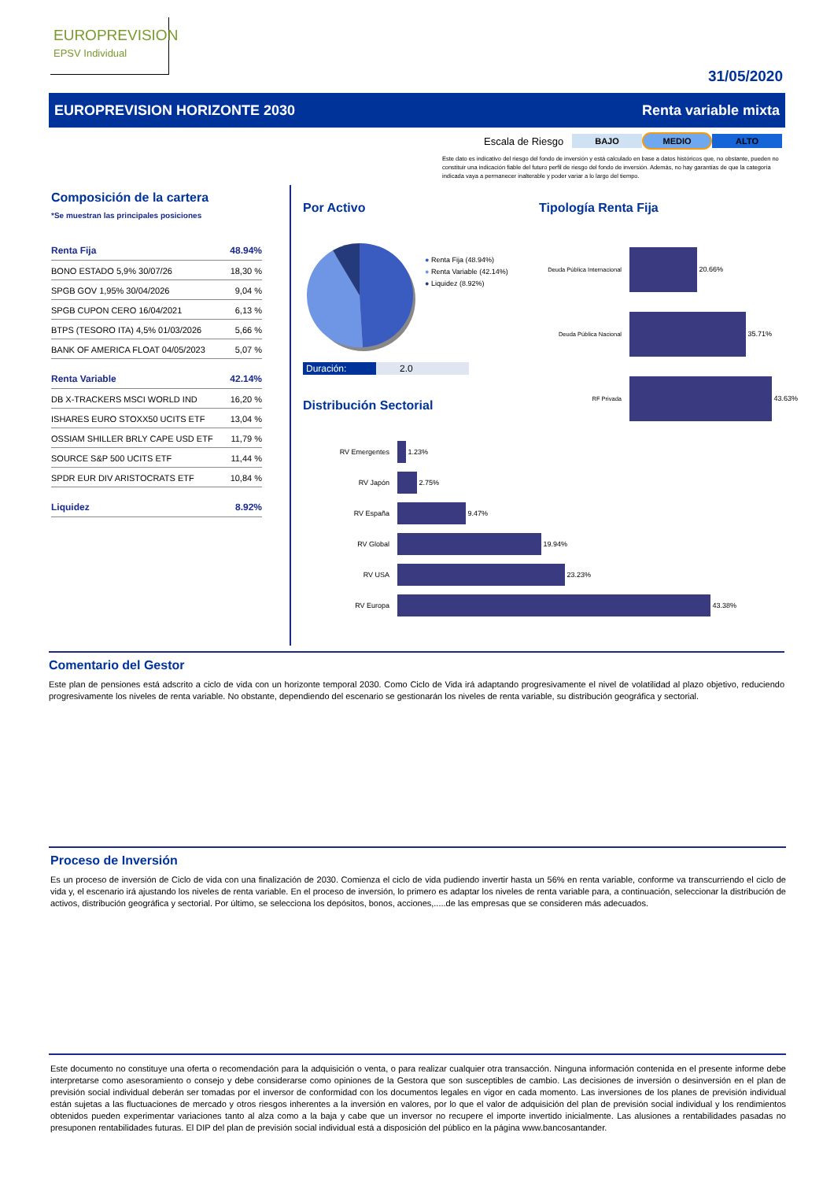EUROPREVISION
EPSV Individual
31/05/2020
EUROPREVISION HORIZONTE 2030 Renta variable mixta
Escala de Riesgo BAJO MEDIO ALTO
Este dato es indicativo del riesgo del fondo de inversión y está calculado en base a datos históricos que, no obstante, pueden no constituir una indicación fiable del futuro perfil de riesgo del fondo de inversión. Además, no hay garantías de que la categoría indicada vaya a permanecer inalterable y poder variar a lo largo del tiempo.
Composición de la cartera
*Se muestran las principales posiciones
| Renta Fija | 48.94% |
| BONO ESTADO 5,9% 30/07/26 | 18,30 % |
| SPGB GOV 1,95% 30/04/2026 | 9,04 % |
| SPGB CUPON CERO 16/04/2021 | 6,13 % |
| BTPS (TESORO ITA) 4,5% 01/03/2026 | 5,66 % |
| BANK OF AMERICA FLOAT 04/05/2023 | 5,07 % |
| Renta Variable | 42.14% |
| DB X-TRACKERS MSCI WORLD IND | 16,20 % |
| ISHARES EURO STOXX50 UCITS ETF | 13,04 % |
| OSSIAM SHILLER BRLY CAPE USD ETF | 11,79 % |
| SOURCE S&P 500 UCITS ETF | 11,44 % |
| SPDR EUR DIV ARISTOCRATS ETF | 10,84 % |
| Liquidez | 8.92% |
Por Activo
● Renta Fija (48.94%)
● Renta Variable (42.14%)
● Liquidez (8.92%)
Duración: 2.0
Distribución Sectorial
RV Emergentes 1.23%
RV Japón 2.75%
RV España 9.47%
RV Global 19.94%
RV USA 23.23%
RV Europa 43.38%
Tipología Renta Fija
Deuda Pública Internacional 20.66%
Deuda Pública Nacional 35.71%
RF Privada 43.63%
Comentario del Gestor
Este plan de pensiones está adscrito a ciclo de vida con un horizonte temporal 2030. Como Ciclo de Vida irá adaptando progresivamente el nivel de volatilidad al plazo objetivo, reduciendo progresivamente los niveles de renta variable. No obstante, dependiendo del escenario se gestionarán los niveles de renta variable, su distribución geográfica y sectorial.
Proceso de Inversión
Es un proceso de inversión de Ciclo de vida con una finalización de 2030. Comienza el ciclo de vida pudiendo invertir hasta un 56% en renta variable, conforme va transcurriendo el ciclo de vida y, el escenario irá ajustando los niveles de renta variable. En el proceso de inversión, lo primero es adaptar los niveles de renta variable para, a continuación, seleccionar la distribución de activos, distribución geográfica y sectorial. Por último, se selecciona los depósitos, bonos, acciones,.....de las empresas que se consideren más adecuados.
Este documento no constituye una oferta o recomendación para la adquisición o venta, o para realizar cualquier otra transacción. Ninguna información contenida en el presente informe debe interpretarse como asesoramiento o consejo y debe considerarse como opiniones de la Gestora que son susceptibles de cambio. Las decisiones de inversión o desinversión en el plan de previsión social individual deberán ser tomadas por el inversor de conformidad con los documentos legales en vigor en cada momento. Las inversiones de los planes de previsión individual están sujetas a las fluctuaciones de mercado y otros riesgos inherentes a la inversión en valores, por lo que el valor de adquisición del plan de previsión social individual y los rendimientos obtenidos pueden experimentar variaciones tanto al alza como a la baja y cabe que un inversor no recupere el importe invertido inicialmente. Las alusiones a rentabilidades pasadas no presuponen rentabilidades futuras. El DIP del plan de previsión social individual está a disposición del público en la página www.bancosantander.